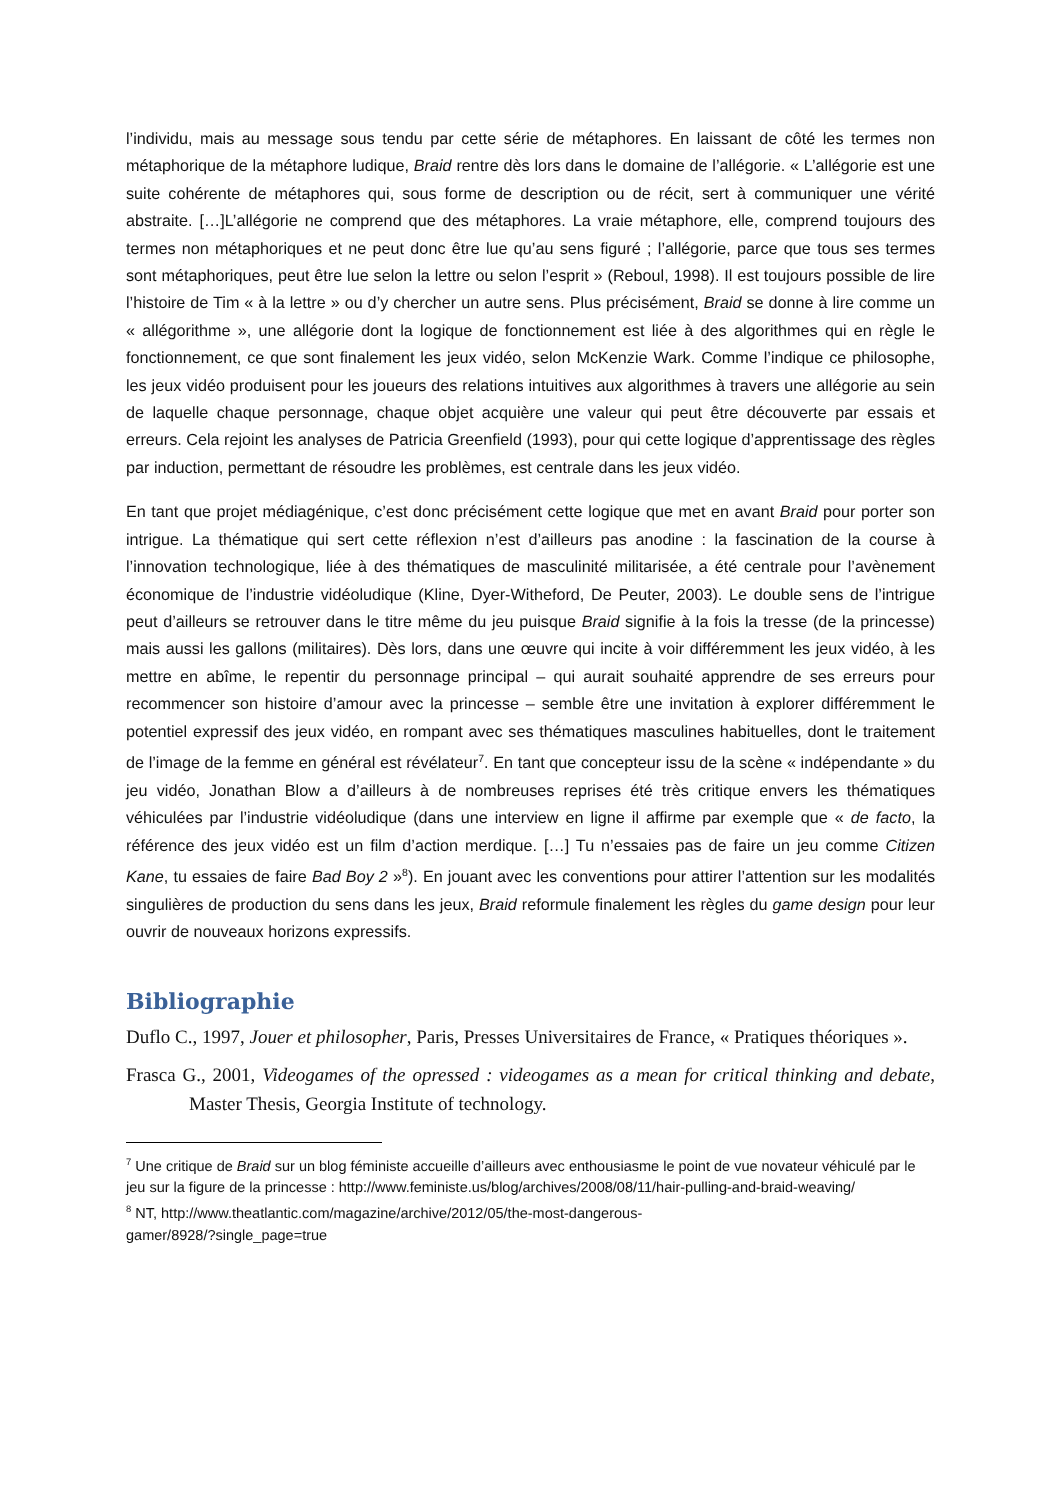l’individu, mais au message sous tendu par cette série de métaphores. En laissant de côté les termes non métaphorique de la métaphore ludique, Braid rentre dès lors dans le domaine de l’allégorie. « L’allégorie est une suite cohérente de métaphores qui, sous forme de description ou de récit, sert à communiquer une vérité abstraite. […]L’allégorie ne comprend que des métaphores. La vraie métaphore, elle, comprend toujours des termes non métaphoriques et ne peut donc être lue qu’au sens figuré ; l’allégorie, parce que tous ses termes sont métaphoriques, peut être lue selon la lettre ou selon l’esprit » (Reboul, 1998). Il est toujours possible de lire l’histoire de Tim « à la lettre » ou d’y chercher un autre sens. Plus précisément, Braid se donne à lire comme un « allégorithme », une allégorie dont la logique de fonctionnement est liée à des algorithmes qui en règle le fonctionnement, ce que sont finalement les jeux vidéo, selon McKenzie Wark. Comme l’indique ce philosophe, les jeux vidéo produisent pour les joueurs des relations intuitives aux algorithmes à travers une allégorie au sein de laquelle chaque personnage, chaque objet acquière une valeur qui peut être découverte par essais et erreurs. Cela rejoint les analyses de Patricia Greenfield (1993), pour qui cette logique d’apprentissage des règles par induction, permettant de résoudre les problèmes, est centrale dans les jeux vidéo.
En tant que projet médiagénique, c’est donc précisément cette logique que met en avant Braid pour porter son intrigue. La thématique qui sert cette réflexion n’est d’ailleurs pas anodine : la fascination de la course à l’innovation technologique, liée à des thématiques de masculinité militarisée, a été centrale pour l’avènement économique de l’industrie vidéoludique (Kline, Dyer-Witheford, De Peuter, 2003). Le double sens de l’intrigue peut d’ailleurs se retrouver dans le titre même du jeu puisque Braid signifie à la fois la tresse (de la princesse) mais aussi les gallons (militaires). Dès lors, dans une œuvre qui incite à voir différemment les jeux vidéo, à les mettre en abîme, le repentir du personnage principal – qui aurait souhaité apprendre de ses erreurs pour recommencer son histoire d’amour avec la princesse – semble être une invitation à explorer différemment le potentiel expressif des jeux vidéo, en rompant avec ses thématiques masculines habituelles, dont le traitement de l’image de la femme en général est révélateur<sup>7</sup>. En tant que concepteur issu de la scène « indépendante » du jeu vidéo, Jonathan Blow a d’ailleurs à de nombreuses reprises été très critique envers les thématiques véhiculées par l’industrie vidéoludique (dans une interview en ligne il affirme par exemple que « de facto, la référence des jeux vidéo est un film d’action merdique. […] Tu n’essaies pas de faire un jeu comme Citizen Kane, tu essaies de faire Bad Boy 2 »<sup>8</sup>). En jouant avec les conventions pour attirer l’attention sur les modalités singulières de production du sens dans les jeux, Braid reformule finalement les règles du game design pour leur ouvrir de nouveaux horizons expressifs.
Bibliographie
Duflo C., 1997, Jouer et philosopher, Paris, Presses Universitaires de France, « Pratiques théoriques ».
Frasca G., 2001, Videogames of the opressed : videogames as a mean for critical thinking and debate, Master Thesis, Georgia Institute of technology.
<sup>7</sup> Une critique de Braid sur un blog féministe accueille d’ailleurs avec enthousiasme le point de vue novateur véhiculé par le jeu sur la figure de la princesse : http://www.feministe.us/blog/archives/2008/08/11/hair-pulling-and-braid-weaving/
<sup>8</sup> NT, http://www.theatlantic.com/magazine/archive/2012/05/the-most-dangerous-
gamer/8928/?single_page=true